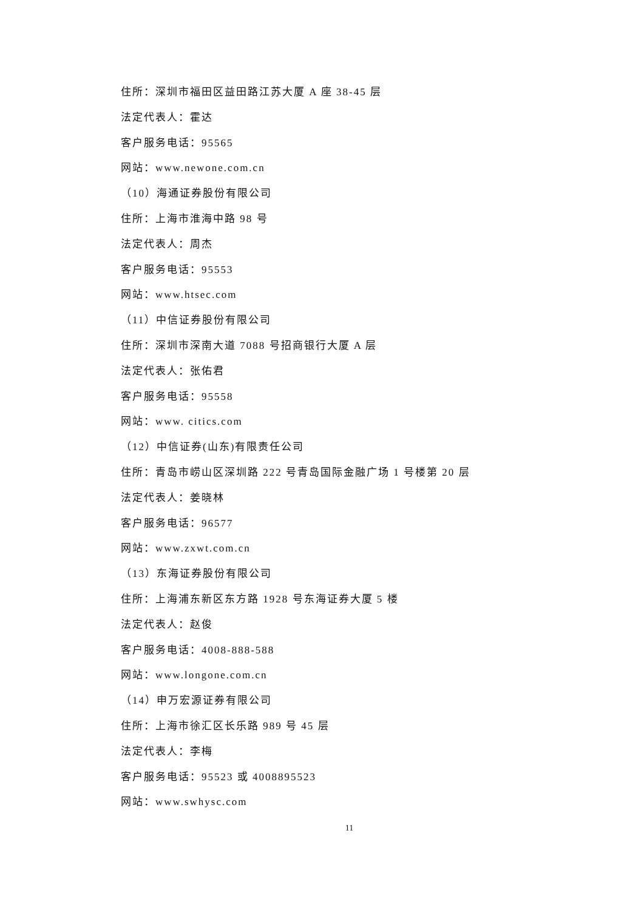住所：深圳市福田区益田路江苏大厦 A 座 38-45 层
法定代表人：霍达
客户服务电话：95565
网站：www.newone.com.cn
（10）海通证券股份有限公司
住所：上海市淮海中路 98 号
法定代表人：周杰
客户服务电话：95553
网站：www.htsec.com
（11）中信证券股份有限公司
住所：深圳市深南大道 7088 号招商银行大厦 A 层
法定代表人：张佑君
客户服务电话：95558
网站：www. citics.com
（12）中信证券(山东)有限责任公司
住所：青岛市崂山区深圳路 222 号青岛国际金融广场 1 号楼第 20 层
法定代表人：姜晓林
客户服务电话：96577
网站：www.zxwt.com.cn
（13）东海证券股份有限公司
住所：上海浦东新区东方路 1928 号东海证券大厦 5 楼
法定代表人：赵俊
客户服务电话：4008-888-588
网站：www.longone.com.cn
（14）申万宏源证券有限公司
住所：上海市徐汇区长乐路 989 号 45 层
法定代表人：李梅
客户服务电话：95523 或 4008895523
网站：www.swhysc.com
11